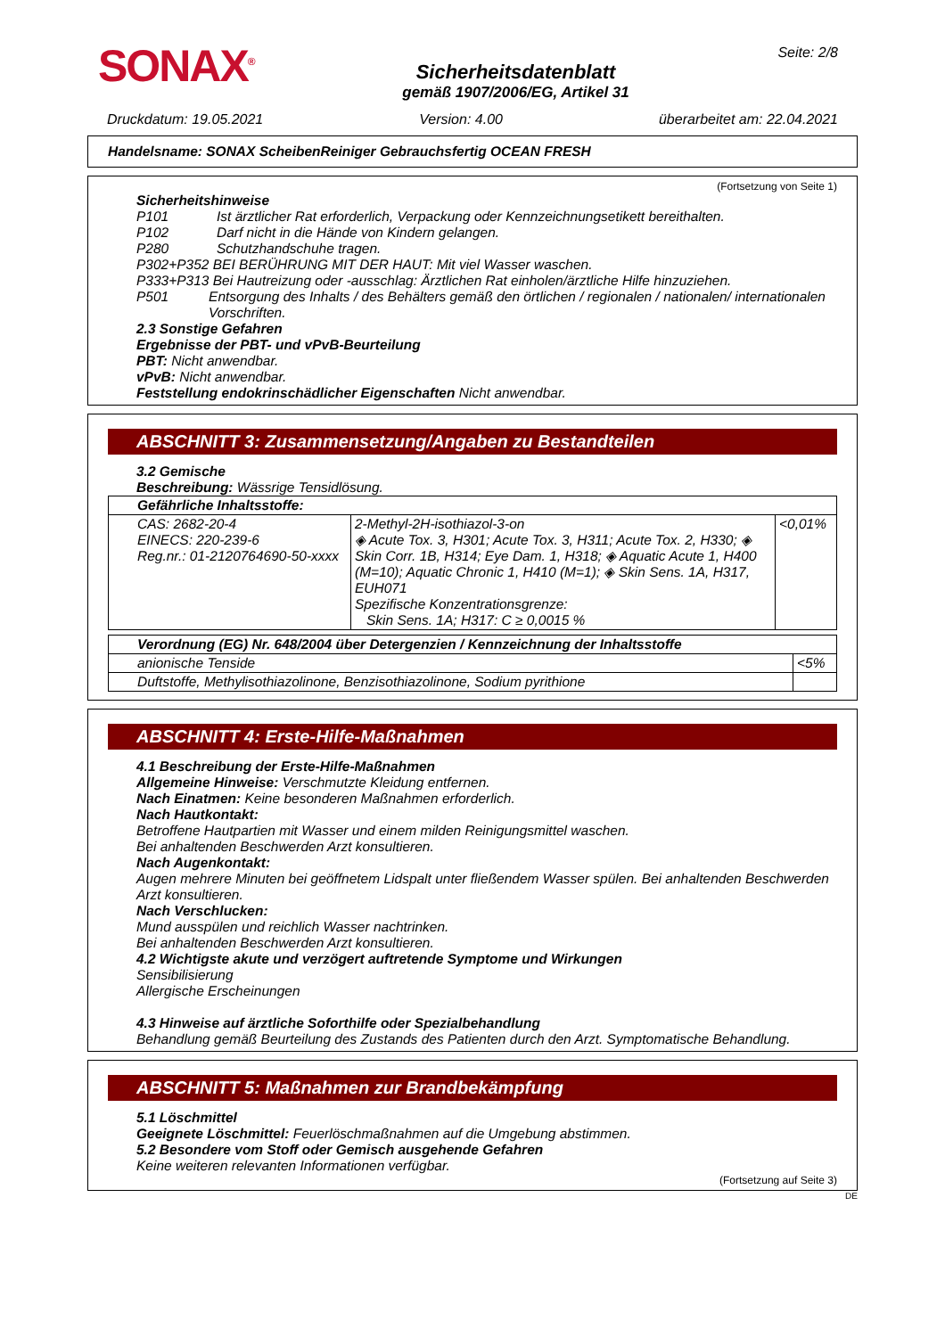SONAX<sup>®</sup>
Sicherheitsdatenblatt
gemäß 1907/2006/EG, Artikel 31
Seite: 2/8
Druckdatum: 19.05.2021 Version: 4.00 überarbeitet am: 22.04.2021
Handelsname: SONAX ScheibenReiniger Gebrauchsfertig OCEAN FRESH
(Fortsetzung von Seite 1)
Sicherheitshinweise
P101 Ist ärztlicher Rat erforderlich, Verpackung oder Kennzeichnungsetikett bereithalten.
P102 Darf nicht in die Hände von Kindern gelangen.
P280 Schutzhandschuhe tragen.
P302+P352 BEI BERÜHRUNG MIT DER HAUT: Mit viel Wasser waschen.
P333+P313 Bei Hautreizung oder -ausschlag: Ärztlichen Rat einholen/ärztliche Hilfe hinzuziehen.
P501 Entsorgung des Inhalts / des Behälters gemäß den örtlichen / regionalen / nationalen/ internationalen Vorschriften.
2.3 Sonstige Gefahren
Ergebnisse der PBT- und vPvB-Beurteilung
PBT: Nicht anwendbar.
vPvB: Nicht anwendbar.
Feststellung endokrinschädlicher Eigenschaften Nicht anwendbar.
ABSCHNITT 3: Zusammensetzung/Angaben zu Bestandteilen
3.2 Gemische
Beschreibung: Wässrige Tensidlösung.
| Gefährliche Inhaltsstoffe: | | |
| CAS: 2682-20-4 EINECS: 220-239-6 Reg.nr.: 01-2120764690-50-xxxx | 2-Methyl-2H-isothiazol-3-on ◈ Acute Tox. 3, H301; Acute Tox. 3, H311; Acute Tox. 2, H330; ◈ Skin Corr. 1B, H314; Eye Dam. 1, H318; ◈ Aquatic Acute 1, H400 (M=10); Aquatic Chronic 1, H410 (M=1); ◈ Skin Sens. 1A, H317, EUH071 Spezifische Konzentrationsgrenze: Skin Sens. 1A; H317: C ≥ 0,0015 % | <0,01% |
| Verordnung (EG) Nr. 648/2004 über Detergenzien / Kennzeichnung der Inhaltsstoffe | |
| anionische Tenside | <5% |
| Duftstoffe, Methylisothiazolinone, Benzisothiazolinone, Sodium pyrithione | |
ABSCHNITT 4: Erste-Hilfe-Maßnahmen
4.1 Beschreibung der Erste-Hilfe-Maßnahmen
Allgemeine Hinweise: Verschmutzte Kleidung entfernen.
Nach Einatmen: Keine besonderen Maßnahmen erforderlich.
Nach Hautkontakt:
Betroffene Hautpartien mit Wasser und einem milden Reinigungsmittel waschen.
Bei anhaltenden Beschwerden Arzt konsultieren.
Nach Augenkontakt:
Augen mehrere Minuten bei geöffnetem Lidspalt unter fließendem Wasser spülen. Bei anhaltenden Beschwerden Arzt konsultieren.
Nach Verschlucken:
Mund ausspülen und reichlich Wasser nachtrinken.
Bei anhaltenden Beschwerden Arzt konsultieren.
4.2 Wichtigste akute und verzögert auftretende Symptome und Wirkungen
Sensibilisierung
Allergische Erscheinungen
4.3 Hinweise auf ärztliche Soforthilfe oder Spezialbehandlung
Behandlung gemäß Beurteilung des Zustands des Patienten durch den Arzt. Symptomatische Behandlung.
ABSCHNITT 5: Maßnahmen zur Brandbekämpfung
5.1 Löschmittel
Geeignete Löschmittel: Feuerlöschmaßnahmen auf die Umgebung abstimmen.
5.2 Besondere vom Stoff oder Gemisch ausgehende Gefahren
Keine weiteren relevanten Informationen verfügbar.
(Fortsetzung auf Seite 3)
DE